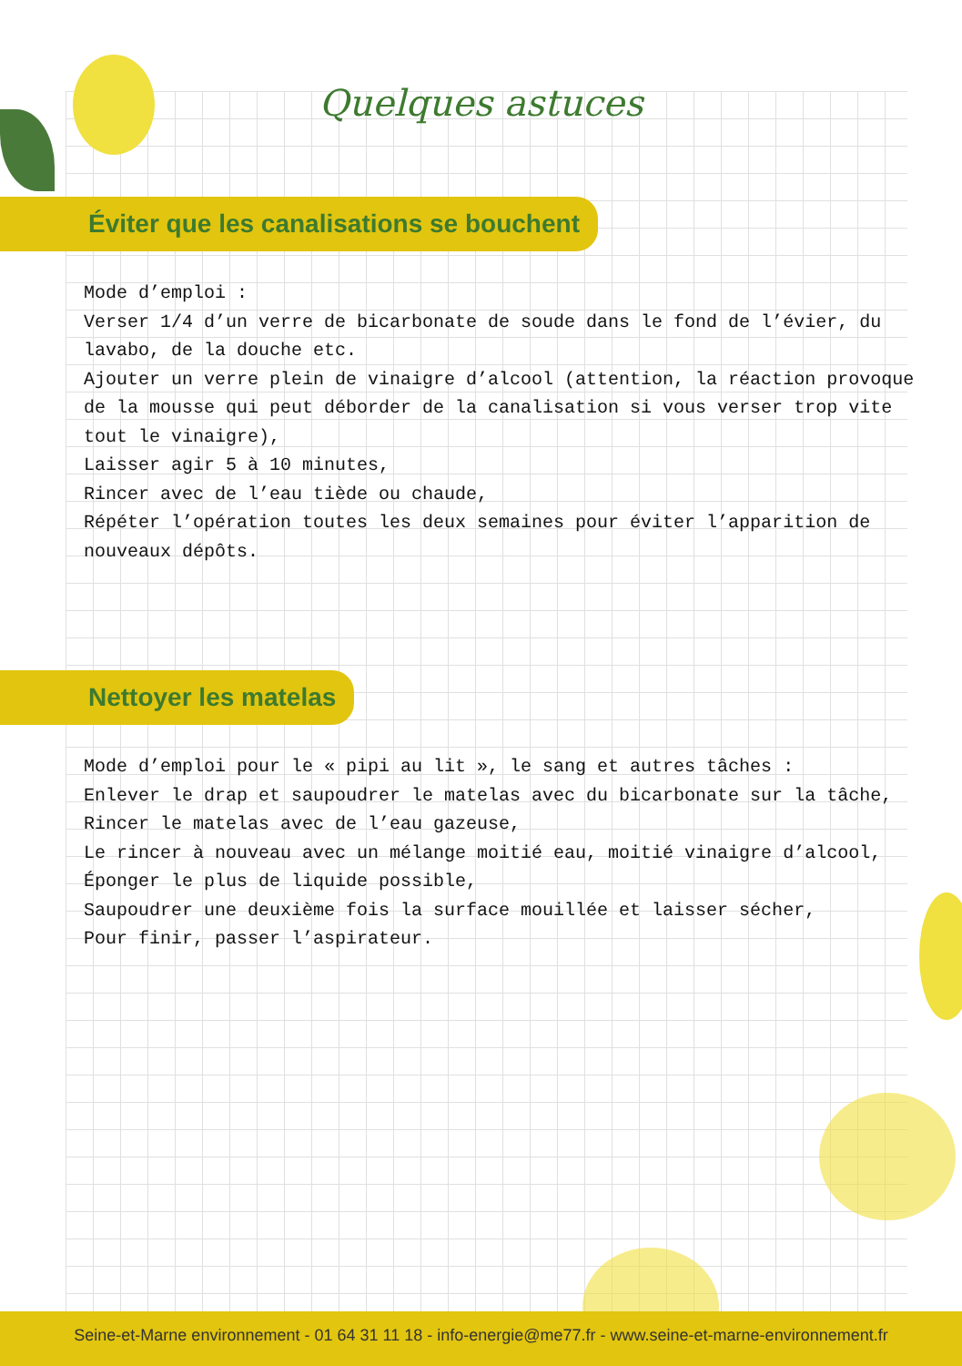Quelques astuces
Éviter que les canalisations se bouchent
Mode d’emploi :
Verser 1/4 d’un verre de bicarbonate de soude dans le fond de l’évier, du lavabo, de la douche etc.
Ajouter un verre plein de vinaigre d’alcool (attention, la réaction provoque de la mousse qui peut déborder de la canalisation si vous verser trop vite tout le vinaigre),
Laisser agir 5 à 10 minutes,
Rincer avec de l’eau tiède ou chaude,
Répéter l’opération toutes les deux semaines pour éviter l’apparition de nouveaux dépôts.
Nettoyer les matelas
Mode d’emploi pour le « pipi au lit », le sang et autres tâches :
Enlever le drap et saupoudrer le matelas avec du bicarbonate sur la tâche,
Rincer le matelas avec de l’eau gazeuse,
Le rincer à nouveau avec un mélange moitié eau, moitié vinaigre d’alcool,
Éponger le plus de liquide possible,
Saupoudrer une deuxième fois la surface mouillée et laisser sécher,
Pour finir, passer l’aspirateur.
Seine-et-Marne environnement - 01 64 31 11 18 - info-energie@me77.fr - www.seine-et-marne-environnement.fr